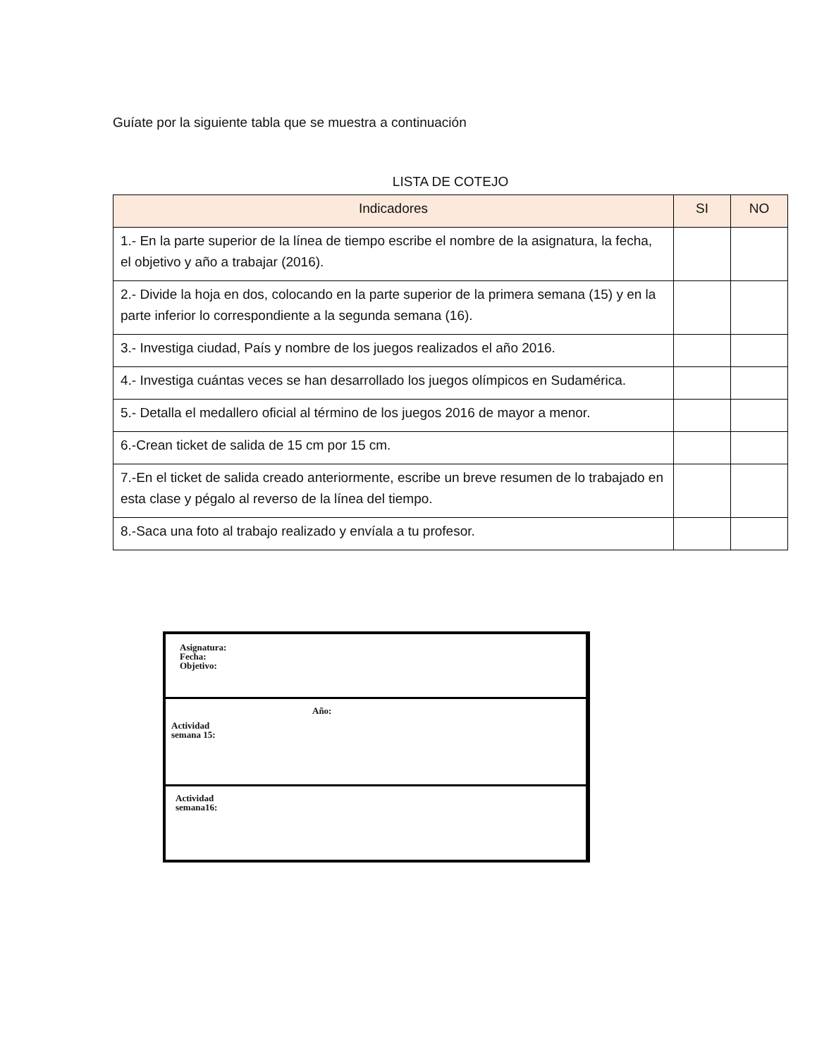Guíate por la siguiente tabla que se muestra a continuación
LISTA DE COTEJO
| Indicadores | SI | NO |
| --- | --- | --- |
| 1.- En la parte superior de la línea de tiempo escribe el nombre de la asignatura, la fecha, el objetivo y año a trabajar (2016). | | |
| 2.- Divide la hoja en dos, colocando en la parte superior de la primera semana (15) y en la parte inferior lo correspondiente a la segunda semana (16). | | |
| 3.- Investiga ciudad, País y nombre de los juegos realizados el año 2016. | | |
| 4.- Investiga cuántas veces se han desarrollado los juegos olímpicos en Sudamérica. | | |
| 5.- Detalla el medallero oficial al término de los juegos 2016 de mayor a menor. | | |
| 6.-Crean ticket de salida de 15 cm por 15 cm. | | |
| 7.-En el ticket de salida creado anteriormente, escribe un breve resumen de lo trabajado en esta clase y pégalo al reverso de la línea del tiempo. | | |
| 8.-Saca una foto al trabajo realizado y envíala a tu profesor. | | |
Asignatura:
Fecha:
Objetivo:
Año:
Actividad
semana 15:
Actividad
semana16: